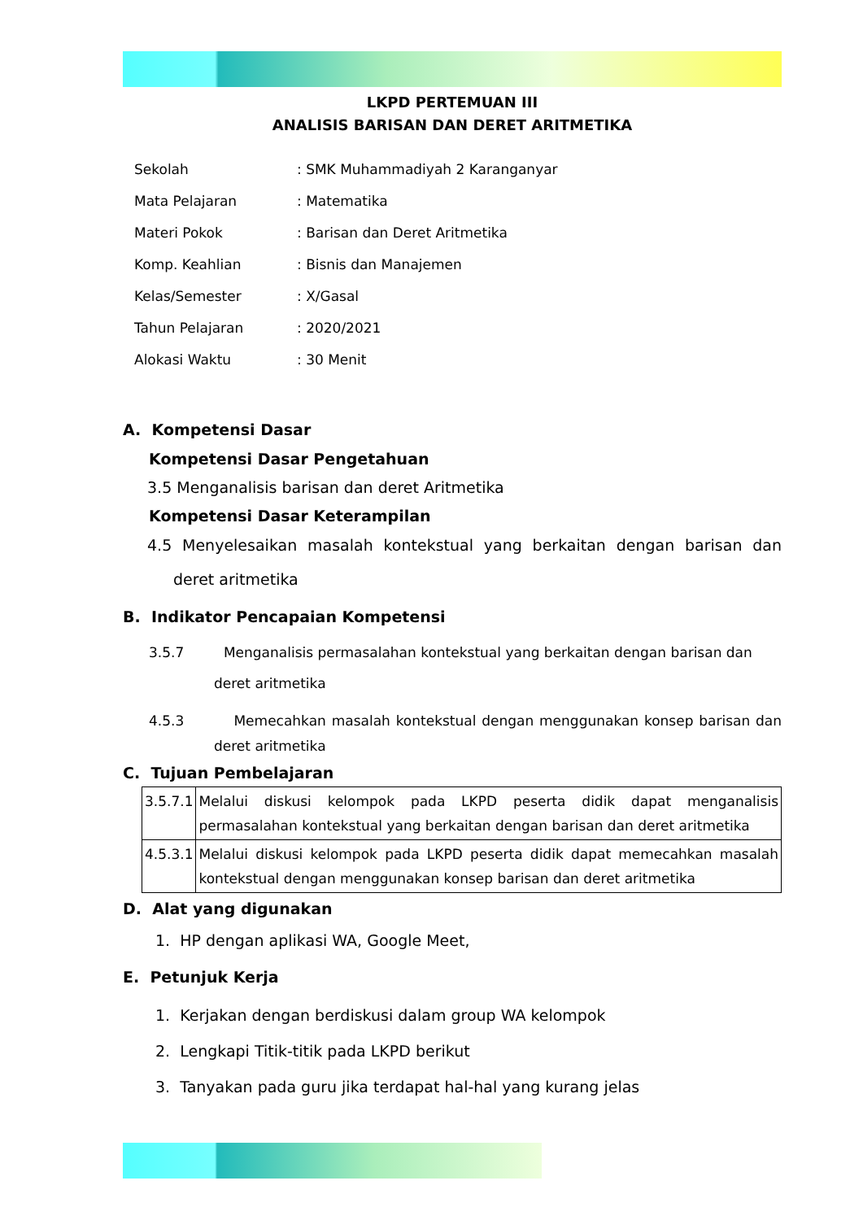LKPD PERTEMUAN III
ANALISIS BARISAN DAN DERET ARITMETIKA
| Sekolah | : SMK Muhammadiyah 2 Karanganyar |
| Mata Pelajaran | : Matematika |
| Materi Pokok | : Barisan dan Deret Aritmetika |
| Komp. Keahlian | : Bisnis dan Manajemen |
| Kelas/Semester | : X/Gasal |
| Tahun Pelajaran | : 2020/2021 |
| Alokasi Waktu | : 30 Menit |
A. Kompetensi Dasar
Kompetensi Dasar Pengetahuan
3.5 Menganalisis barisan dan deret Aritmetika
Kompetensi Dasar Keterampilan
4.5 Menyelesaikan masalah kontekstual yang berkaitan dengan barisan dan deret aritmetika
B. Indikator Pencapaian Kompetensi
3.5.7 Menganalisis permasalahan kontekstual yang berkaitan dengan barisan dan deret aritmetika
4.5.3 Memecahkan masalah kontekstual dengan menggunakan konsep barisan dan deret aritmetika
C. Tujuan Pembelajaran
| 3.5.7.1 | Melalui diskusi kelompok pada LKPD peserta didik dapat menganalisis permasalahan kontekstual yang berkaitan dengan barisan dan deret aritmetika |
| 4.5.3.1 | Melalui diskusi kelompok pada LKPD peserta didik dapat memecahkan masalah kontekstual dengan menggunakan konsep barisan dan deret aritmetika |
D. Alat yang digunakan
1. HP dengan aplikasi WA, Google Meet,
E. Petunjuk Kerja
1. Kerjakan dengan berdiskusi dalam group WA kelompok
2. Lengkapi Titik-titik pada LKPD berikut
3. Tanyakan pada guru jika terdapat hal-hal yang kurang jelas